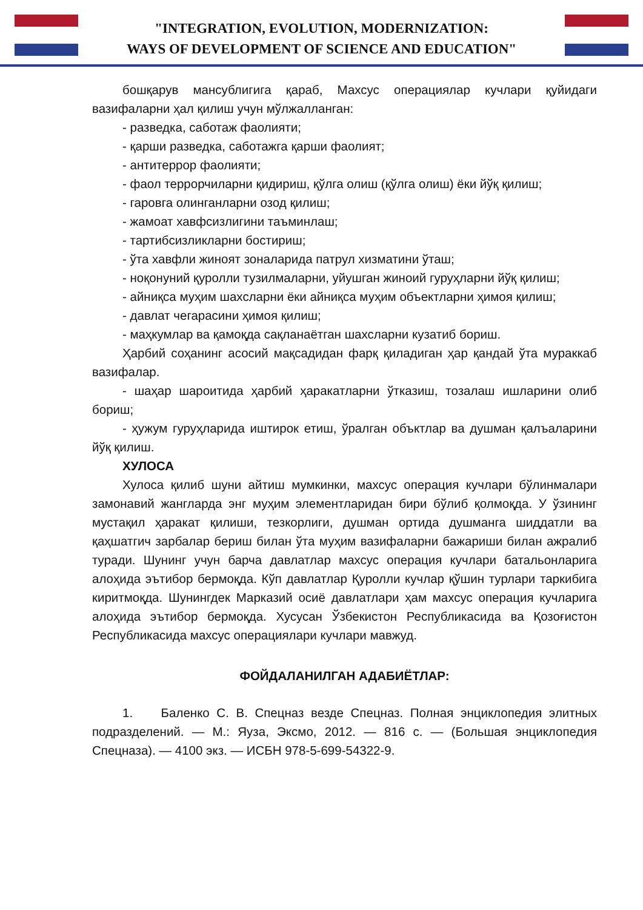"INTEGRATION, EVOLUTION, MODERNIZATION:
WAYS OF DEVELOPMENT OF SCIENCE AND EDUCATION"
бошқарув мансублигига қараб, Махсус операциялар кучлари қуйидаги вазифаларни ҳал қилиш учун мўлжалланган:
- разведка, саботаж фаолияти;
- қарши разведка, саботажга қарши фаолият;
- антитеррор фаолияти;
- фаол террорчиларни қидириш, қўлга олиш (қўлга олиш) ёки йўқ қилиш;
- гаровга олинганларни озод қилиш;
- жамоат хавфсизлигини таъминлаш;
- тартибсизликларни бостириш;
- ўта хавфли жиноят зоналарида патрул хизматини ўташ;
- ноқонуний қуролли тузилмаларни, уйушган жиноий гуруҳларни йўқ қилиш;
- айниқса муҳим шахсларни ёки айниқса муҳим объектларни ҳимоя қилиш;
- давлат чегарасини ҳимоя қилиш;
- маҳкумлар ва қамоқда сақланаётган шахсларни кузатиб бориш.
Ҳарбий соҳанинг асосий мақсадидан фарқ қиладиган ҳар қандай ўта мураккаб вазифалар.
- шаҳар шароитида ҳарбий ҳаракатларни ўтказиш, тозалаш ишларини олиб бориш;
- ҳужум гуруҳларида иштирок етиш, ўралган объктлар ва душман қалъаларини йўқ қилиш.
ХУЛОСА
Хулоса қилиб шуни айтиш мумкинки, махсус операция кучлари бўлинмалари замонавий жангларда энг муҳим элементларидан бири бўлиб қолмоқда. У ўзининг мустақил ҳаракат қилиши, тезкорлиги, душман ортида душманга шиддатли ва қаҳшатгич зарбалар бериш билан ўта муҳим вазифаларни бажариши билан ажралиб туради. Шунинг учун барча давлатлар махсус операция кучлари батальонларига алоҳида эътибор бермоқда. Кўп давлатлар Қуролли кучлар қўшин турлари таркибига киритмоқда. Шунингдек Марказий осиё давлатлари ҳам махсус операция кучларига алоҳида эътибор бермоқда. Хусусан Ўзбекистон Республикасида ва Қозоғистон Республикасида махсус операциялари кучлари мавжуд.
ФОЙДАЛАНИЛГАН АДАБИЁТЛАР:
1. Баленко С. В. Спецназ везде Спецназ. Полная энциклопедия элитных подразделений. — М.: Яуза, Эксмо, 2012. — 816 с. — (Большая энциклопедия Спецназа). — 4100 экз. — ИСБН 978-5-699-54322-9.